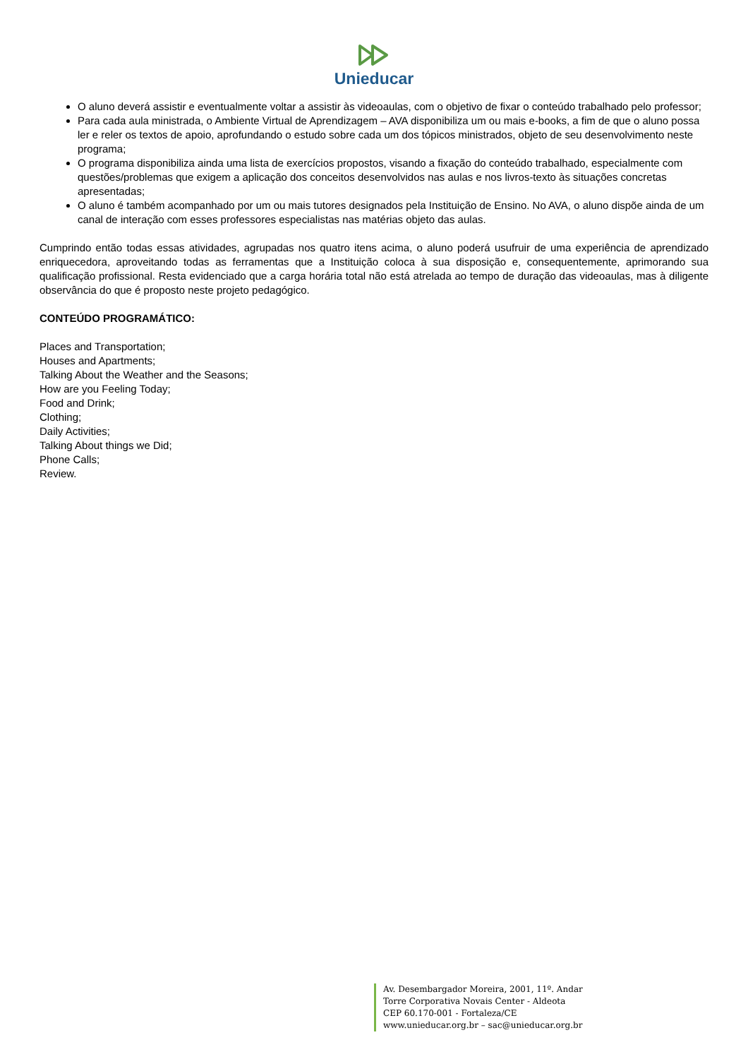Unieducar
O aluno deverá assistir e eventualmente voltar a assistir às videoaulas, com o objetivo de fixar o conteúdo trabalhado pelo professor;
Para cada aula ministrada, o Ambiente Virtual de Aprendizagem – AVA disponibiliza um ou mais e-books, a fim de que o aluno possa ler e reler os textos de apoio, aprofundando o estudo sobre cada um dos tópicos ministrados, objeto de seu desenvolvimento neste programa;
O programa disponibiliza ainda uma lista de exercícios propostos, visando a fixação do conteúdo trabalhado, especialmente com questões/problemas que exigem a aplicação dos conceitos desenvolvidos nas aulas e nos livros-texto às situações concretas apresentadas;
O aluno é também acompanhado por um ou mais tutores designados pela Instituição de Ensino. No AVA, o aluno dispõe ainda de um canal de interação com esses professores especialistas nas matérias objeto das aulas.
Cumprindo então todas essas atividades, agrupadas nos quatro itens acima, o aluno poderá usufruir de uma experiência de aprendizado enriquecedora, aproveitando todas as ferramentas que a Instituição coloca à sua disposição e, consequentemente, aprimorando sua qualificação profissional. Resta evidenciado que a carga horária total não está atrelada ao tempo de duração das videoaulas, mas à diligente observância do que é proposto neste projeto pedagógico.
CONTEÚDO PROGRAMÁTICO:
Places and Transportation;
Houses and Apartments;
Talking About the Weather and the Seasons;
How are you Feeling Today;
Food and Drink;
Clothing;
Daily Activities;
Talking About things we Did;
Phone Calls;
Review.
Av. Desembargador Moreira, 2001, 11º. Andar
Torre Corporativa Novais Center - Aldeota
CEP 60.170-001 - Fortaleza/CE
www.unieducar.org.br – sac@unieducar.org.br